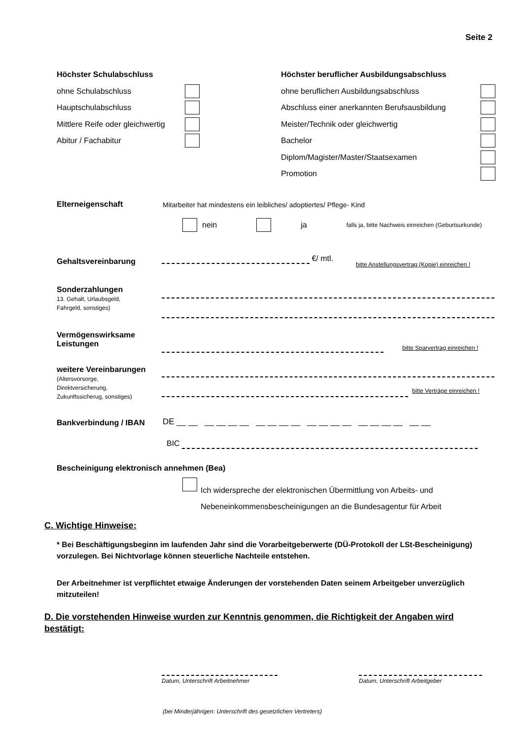Seite 2
Höchster Schulabschluss
ohne Schulabschluss
Hauptschulabschluss
Mittlere Reife oder gleichwertig
Abitur / Fachabitur
Höchster beruflicher Ausbildungsabschluss
ohne beruflichen Ausbildungsabschluss
Abschluss einer anerkannten Berufsausbildung
Meister/Technik oder gleichwertig
Bachelor
Diplom/Magister/Master/Staatsexamen
Promotion
Elterneigenschaft
Mitarbeiter hat mindestens ein leibliches/ adoptiertes/ Pflege- Kind
nein ja falls ja, bitte Nachweis einreichen (Geburtsurkunde)
Gehaltsvereinbarung €/ mtl.
bitte Anstellungsvertrag (Kopie) einreichen !
Sonderzahlungen
13. Gehalt, Urlaubsgeld,
Fahrgeld, sonstiges)
Vermögenswirksame
Leistungen
bitte Sparvertrag einreichen !
weitere Vereinbarungen
(Altersvorsorge,
Direktversicherung,
Zukunftssicherug, sonstiges)
bitte Verträge einreichen !
Bankverbindung / IBAN
DE __ __ __ __ __ __ __ __ __ __ __ __ __ __ __ __ __ __ __ __
BIC
Bescheinigung elektronisch annehmen (Bea)
Ich widerspreche der elektronischen Übermittlung von Arbeits- und
Nebeneinkommensbescheinigungen an die Bundesagentur für Arbeit
C. Wichtige Hinweise:
* Bei Beschäftigungsbeginn im laufenden Jahr sind die Vorarbeitgeberwerte (DÜ-Protokoll der LSt-Bescheinigung) vorzulegen. Bei Nichtvorlage können steuerliche Nachteile entstehen.
Der Arbeitnehmer ist verpflichtet etwaige Änderungen der vorstehenden Daten seinem Arbeitgeber unverzüglich mitzuteilen!
D. Die vorstehenden Hinweise wurden zur Kenntnis genommen, die Richtigkeit der Angaben wird bestätigt:
Datum, Unterschrift Arbeitnehmer
Datum, Unterschrift Arbeitgeber
(bei Minderjährigen: Unterschrift des gesetzlichen Vertreters)